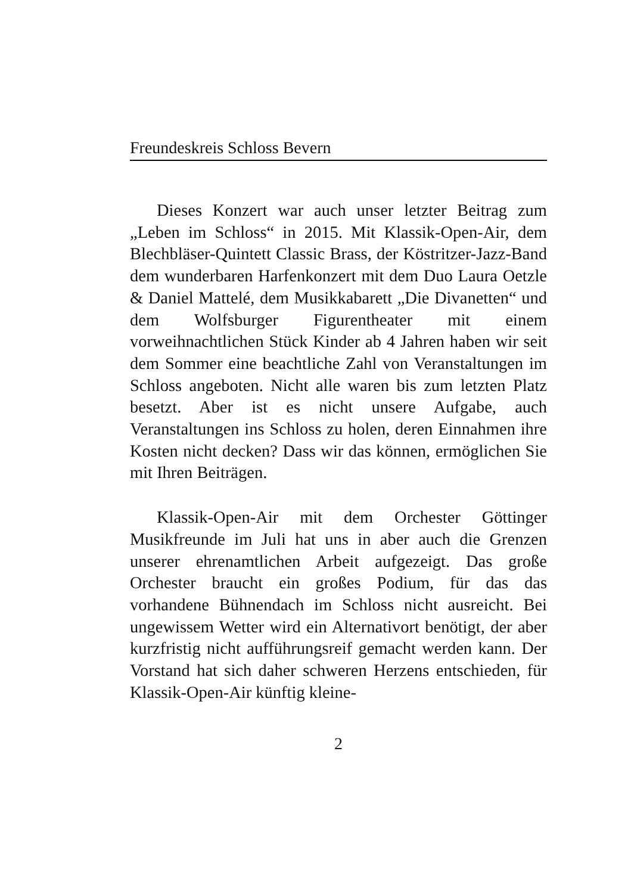Freundeskreis Schloss Bevern
Dieses Konzert war auch unser letzter Beitrag zum „Leben im Schloss“ in 2015. Mit Klassik-Open-Air, dem Blechbläser-Quintett Classic Brass, der Köstritzer-Jazz-Band dem wunderbaren Harfenkonzert mit dem Duo Laura Oetzle & Daniel Mattelé, dem Musikkabarett „Die Divanetten“ und dem Wolfsburger Figurentheater mit einem vorweihnachtlichen Stück Kinder ab 4 Jahren haben wir seit dem Sommer eine beachtliche Zahl von Veranstaltungen im Schloss angeboten. Nicht alle waren bis zum letzten Platz besetzt. Aber ist es nicht unsere Aufgabe, auch Veranstaltungen ins Schloss zu holen, deren Einnahmen ihre Kosten nicht decken? Dass wir das können, ermöglichen Sie mit Ihren Beiträgen.
Klassik-Open-Air mit dem Orchester Göttinger Musikfreunde im Juli hat uns in aber auch die Grenzen unserer ehrenamtlichen Arbeit aufgezeigt. Das große Orchester braucht ein großes Podium, für das das vorhandene Bühnendach im Schloss nicht ausreicht. Bei ungewissem Wetter wird ein Alternativort benötigt, der aber kurzfristig nicht aufführungsreif gemacht werden kann. Der Vorstand hat sich daher schweren Herzens entschieden, für Klassik-Open-Air künftig kleine-
2